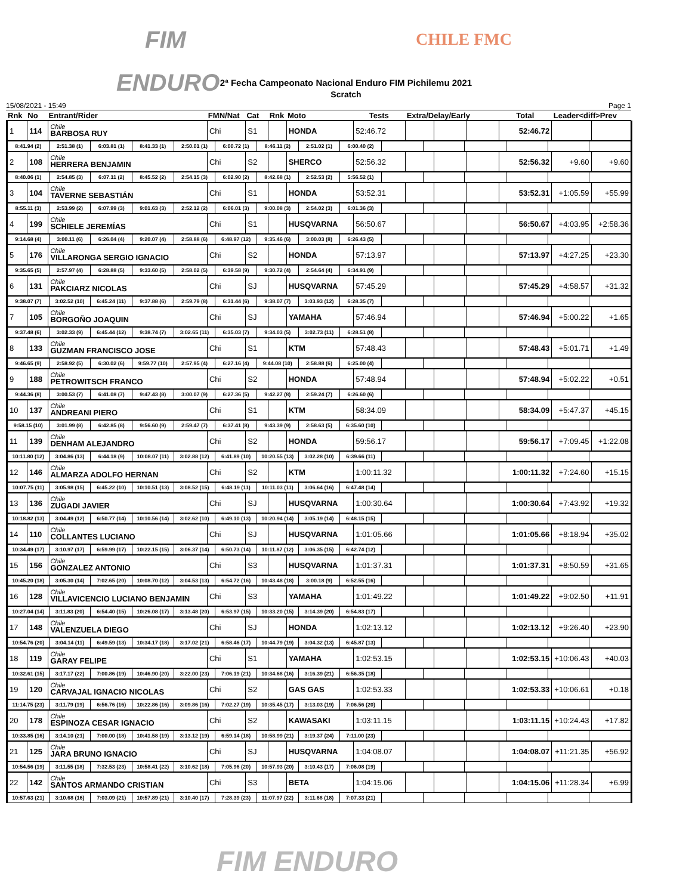FIM ENDURO
CHILE FMC
2ª Fecha Campeonato Nacional Enduro FIM Pichilemu 2021
Scratch
15/08/2021 - 15:49 Page 1
| Rnk | No | Entrant/Rider | FMN/Nat | Cat | Rnk | Moto | Tests | Extra/Delay/Early | Total | Leader<diff>Prev |
| --- | --- | --- | --- | --- | --- | --- | --- | --- | --- | --- |
| 1 | 114 | Chile BARBOSA RUY | Chi | S1 | | HONDA | 52:46.72 | | | | 52:46.72 | | |
| 8:41.94 (2) | 2:51.38 (1) | 6:03.81 (1) | 8:41.33 (1) | 2:50.01 (1) | 6:00.72 (1) | 8:46.11 (2) | 2:51.02 (1) | 6:00.40 (2) | | | | | | |
| 2 | 108 | Chile HERRERA BENJAMIN | Chi | S2 | | SHERCO | 52:56.32 | | | | 52:56.32 | +9.60 | +9.60 |
| 8:40.06 (1) | 2:54.85 (3) | 6:07.11 (2) | 8:45.52 (2) | 2:54.15 (3) | 6:02.90 (2) | 8:42.68 (1) | 2:52.53 (2) | 5:56.52 (1) | | | | | | |
| 3 | 104 | Chile TAVERNE SEBASTIÁN | Chi | S1 | | HONDA | 53:52.31 | | | | 53:52.31 | +1:05.59 | +55.99 |
| 8:55.11 (3) | 2:53.99 (2) | 6:07.99 (3) | 9:01.63 (3) | 2:52.12 (2) | 6:06.01 (3) | 9:00.08 (3) | 2:54.02 (3) | 6:01.36 (3) | | | | | | |
| 4 | 199 | Chile SCHIELE JEREMÍAS | Chi | S1 | | HUSQVARNA | 56:50.67 | | | | 56:50.67 | +4:03.95 | +2:58.36 |
| 9:14.68 (4) | 3:00.11 (6) | 6:26.04 (4) | 9:20.07 (4) | 2:58.88 (6) | 6:48.97 (12) | 9:35.46 (6) | 3:00.03 (8) | 6:26.43 (5) | | | | | | |
| 5 | 176 | Chile VILLARONGA SERGIO IGNACIO | Chi | S2 | | HONDA | 57:13.97 | | | | 57:13.97 | +4:27.25 | +23.30 |
| 9:35.65 (5) | 2:57.97 (4) | 6:28.88 (5) | 9:33.60 (5) | 2:58.02 (5) | 6:39.58 (9) | 9:30.72 (4) | 2:54.64 (4) | 6:34.91 (9) | | | | | | |
| 6 | 131 | Chile PAKCIARZ NICOLAS | Chi | SJ | | HUSQVARNA | 57:45.29 | | | | 57:45.29 | +4:58.57 | +31.32 |
| 9:38.07 (7) | 3:02.52 (10) | 6:45.24 (11) | 9:37.88 (6) | 2:59.79 (8) | 6:31.44 (6) | 9:38.07 (7) | 3:03.93 (12) | 6:28.35 (7) | | | | | | |
| 7 | 105 | Chile BORGOÑO JOAQUIN | Chi | SJ | | YAMAHA | 57:46.94 | | | | 57:46.94 | +5:00.22 | +1.65 |
| 9:37.48 (6) | 3:02.33 (9) | 6:45.44 (12) | 9:38.74 (7) | 3:02.65 (11) | 6:35.03 (7) | 9:34.03 (5) | 3:02.73 (11) | 6:28.51 (8) | | | | | | |
| 8 | 133 | Chile GUZMAN FRANCISCO JOSE | Chi | S1 | | KTM | 57:48.43 | | | | 57:48.43 | +5:01.71 | +1.49 |
| 9:46.65 (9) | 2:58.92 (5) | 6:30.02 (6) | 9:59.77 (10) | 2:57.95 (4) | 6:27.16 (4) | 9:44.08 (10) | 2:58.88 (6) | 6:25.00 (4) | | | | | | |
| 9 | 188 | Chile PETROWITSCH FRANCO | Chi | S2 | | HONDA | 57:48.94 | | | | 57:48.94 | +5:02.22 | +0.51 |
| 9:44.36 (8) | 3:00.53 (7) | 6:41.08 (7) | 9:47.43 (8) | 3:00.07 (9) | 6:27.36 (5) | 9:42.27 (8) | 2:59.24 (7) | 6:26.60 (6) | | | | | | |
| 10 | 137 | Chile ANDREANI PIERO | Chi | S1 | | KTM | 58:34.09 | | | | 58:34.09 | +5:47.37 | +45.15 |
| 9:58.15 (10) | 3:01.99 (8) | 6:42.85 (8) | 9:56.60 (9) | 2:59.47 (7) | 6:37.41 (8) | 9:43.39 (9) | 2:58.63 (5) | 6:35.60 (10) | | | | | | |
| 11 | 139 | Chile DENHAM ALEJANDRO | Chi | S2 | | HONDA | 59:56.17 | | | | 59:56.17 | +7:09.45 | +1:22.08 |
| 10:11.80 (12) | 3:04.86 (13) | 6:44.18 (9) | 10:08.07 (11) | 3:02.88 (12) | 6:41.89 (10) | 10:20.55 (13) | 3:02.28 (10) | 6:39.66 (11) | | | | | | |
| 12 | 146 | Chile ALMARZA ADOLFO HERNAN | Chi | S2 | | KTM | 1:00:11.32 | | | | 1:00:11.32 | +7:24.60 | +15.15 |
| 10:07.75 (11) | 3:05.98 (15) | 6:45.22 (10) | 10:10.51 (13) | 3:08.52 (15) | 6:48.19 (11) | 10:11.03 (11) | 3:06.64 (16) | 6:47.48 (14) | | | | | | |
| 13 | 136 | Chile ZUGADI JAVIER | Chi | SJ | | HUSQVARNA | 1:00:30.64 | | | | 1:00:30.64 | +7:43.92 | +19.32 |
| 10:18.82 (13) | 3:04.49 (12) | 6:50.77 (14) | 10:10.56 (14) | 3:02.62 (10) | 6:49.10 (13) | 10:20.94 (14) | 3:05.19 (14) | 6:48.15 (15) | | | | | | |
| 14 | 110 | Chile COLLANTES LUCIANO | Chi | SJ | | HUSQVARNA | 1:01:05.66 | | | | 1:01:05.66 | +8:18.94 | +35.02 |
| 10:34.49 (17) | 3:10.97 (17) | 6:59.99 (17) | 10:22.15 (15) | 3:06.37 (14) | 6:50.73 (14) | 10:11.87 (12) | 3:06.35 (15) | 6:42.74 (12) | | | | | | |
| 15 | 156 | Chile GONZALEZ ANTONIO | Chi | S3 | | HUSQVARNA | 1:01:37.31 | | | | 1:01:37.31 | +8:50.59 | +31.65 |
| 10:45.20 (18) | 3:05.30 (14) | 7:02.65 (20) | 10:08.70 (12) | 3:04.53 (13) | 6:54.72 (16) | 10:43.48 (18) | 3:00.18 (9) | 6:52.55 (16) | | | | | | |
| 16 | 128 | Chile VILLAVICENCIO LUCIANO BENJAMIN | Chi | S3 | | YAMAHA | 1:01:49.22 | | | | 1:01:49.22 | +9:02.50 | +11.91 |
| 10:27.04 (14) | 3:11.83 (20) | 6:54.40 (15) | 10:26.08 (17) | 3:13.48 (20) | 6:53.97 (15) | 10:33.20 (15) | 3:14.39 (20) | 6:54.83 (17) | | | | | | |
| 17 | 148 | Chile VALENZUELA DIEGO | Chi | SJ | | HONDA | 1:02:13.12 | | | | 1:02:13.12 | +9:26.40 | +23.90 |
| 10:54.76 (20) | 3:04.14 (11) | 6:49.59 (13) | 10:34.17 (18) | 3:17.02 (21) | 6:58.46 (17) | 10:44.79 (19) | 3:04.32 (13) | 6:45.87 (13) | | | | | | |
| 18 | 119 | Chile GARAY FELIPE | Chi | S1 | | YAMAHA | 1:02:53.15 | | | | 1:02:53.15 | +10:06.43 | +40.03 |
| 10:32.61 (15) | 3:17.17 (22) | 7:00.86 (19) | 10:46.90 (20) | 3:22.00 (23) | 7:06.19 (21) | 10:34.68 (16) | 3:16.39 (21) | 6:56.35 (18) | | | | | | |
| 19 | 120 | Chile CARVAJAL IGNACIO NICOLAS | Chi | S2 | | GAS GAS | 1:02:53.33 | | | | 1:02:53.33 | +10:06.61 | +0.18 |
| 11:14.75 (23) | 3:11.79 (19) | 6:56.76 (16) | 10:22.86 (16) | 3:09.86 (16) | 7:02.27 (19) | 10:35.45 (17) | 3:13.03 (19) | 7:06.56 (20) | | | | | | |
| 20 | 178 | Chile ESPINOZA CESAR IGNACIO | Chi | S2 | | KAWASAKI | 1:03:11.15 | | | | 1:03:11.15 | +10:24.43 | +17.82 |
| 10:33.85 (16) | 3:14.10 (21) | 7:00.00 (18) | 10:41.58 (19) | 3:13.12 (19) | 6:59.14 (18) | 10:58.99 (21) | 3:19.37 (24) | 7:11.00 (23) | | | | | | |
| 21 | 125 | Chile JARA BRUNO IGNACIO | Chi | SJ | | HUSQVARNA | 1:04:08.07 | | | | 1:04:08.07 | +11:21.35 | +56.92 |
| 10:54.56 (19) | 3:11.55 (18) | 7:32.53 (23) | 10:58.41 (22) | 3:10.62 (18) | 7:05.96 (20) | 10:57.93 (20) | 3:10.43 (17) | 7:06.08 (19) | | | | | | |
| 22 | 142 | Chile SANTOS ARMANDO CRISTIAN | Chi | S3 | | BETA | 1:04:15.06 | | | | 1:04:15.06 | +11:28.34 | +6.99 |
| 10:57.63 (21) | 3:10.68 (16) | 7:03.09 (21) | 10:57.89 (21) | 3:10.40 (17) | 7:28.39 (23) | 11:07.97 (22) | 3:11.68 (18) | 7:07.33 (21) | | | | | | |
FIM ENDURO